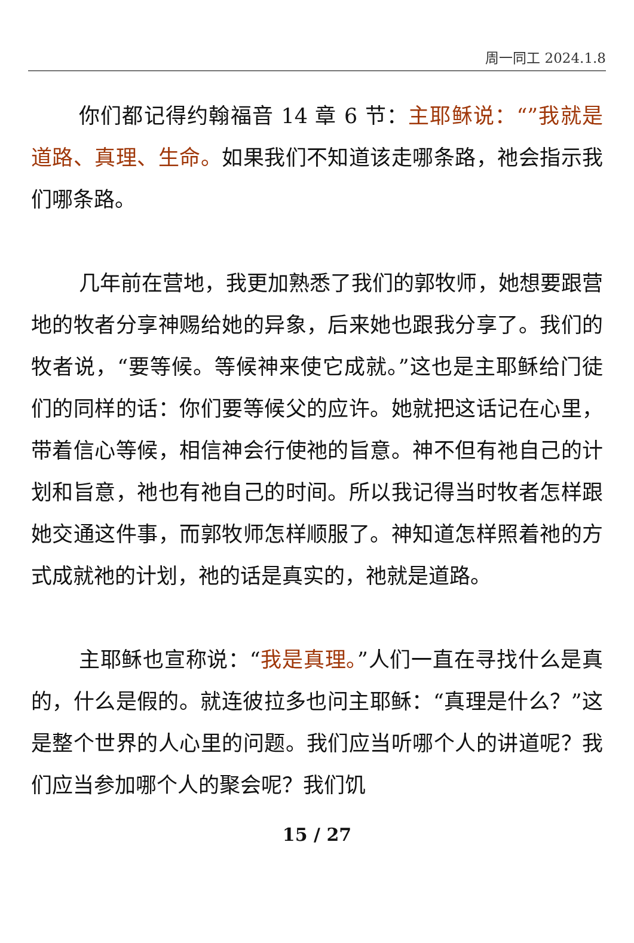周一同工 2024.1.8
你们都记得约翰福音 14 章 6 节：主耶稣说：“”我就是道路、真理、生命。如果我们不知道该走哪条路，祂会指示我们哪条路。
几年前在营地，我更加熟悉了我们的郭牧师，她想要跟营地的牧者分享神赐给她的异象，后来她也跟我分享了。我们的牧者说，“要等候。等候神来使它成就。”这也是主耶稣给门徒们的同样的话：你们要等候父的应许。她就把这话记在心里，带着信心等候，相信神会行使祂的旨意。神不但有祂自己的计划和旨意，祂也有祂自己的时间。所以我记得当时牧者怎样跟她交通这件事，而郭牧师怎样顺服了。神知道怎样照着祂的方式成就祂的计划，祂的话是真实的，祂就是道路。
主耶稣也宣称说：“我是真理。”人们一直在寻找什么是真的，什么是假的。就连彼拉多也问主耶稣：“真理是什么？”这是整个世界的人心里的问题。我们应当听哪个人的讲道呢？我们应当参加哪个人的聚会呢？我们饥
15 / 27